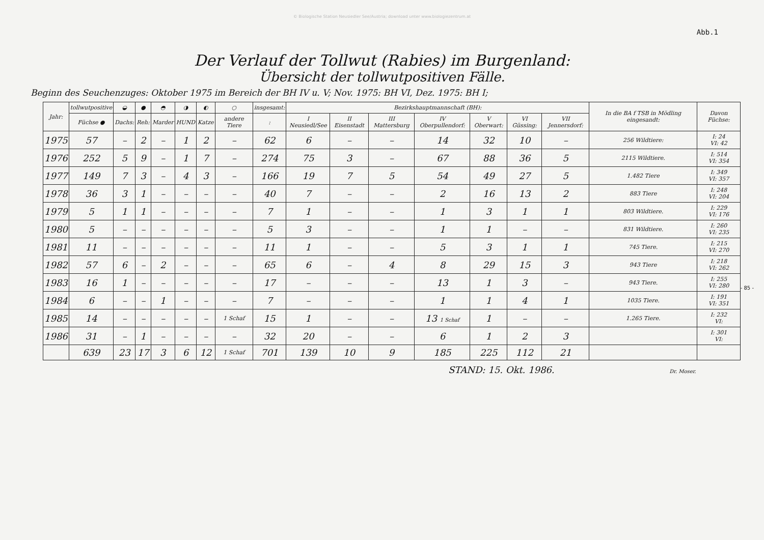© Biologische Station Neusiedler See/Austria; download unter www.biologiezentrum.at
Abb.1
Der Verlauf der Tollwut (Rabies) im Burgenland:
Übersicht der tollwutpositiven Fälle.
Beginn des Seuchenzuges: Oktober 1975 im Bereich der BH IV u. V; Nov. 1975: BH VI, Dez. 1975: BH I;
| Jahr: | tollwutpositive | ◒ | ● | ◓ | ◑ | ◐ | ○ | insgesamt: | Bezirkshauptmannschaft (BH): | | | | | | | In die BA f TSB in Mödling eingesandt: | Davon Füchse: |
| --- | --- | --- | --- | --- | --- | --- | --- | --- | --- | --- | --- | --- | --- | --- | --- | --- | --- |
| | Füchse ● | Dachs: | Reh: | Marder | HUND | Katze | andere Tiere | : | I Neusiedl/See | II Eisenstadt | III Mattersburg | IV Oberpullendorf: | V Oberwart: | VI Güssing: | VII Jennersdorf: | | |
| 1975 | 57 | – | 2 | – | 1 | 2 | – | 62 | 6 | – | – | 14 | 32 | 10 | – | 256 Wildtiere: | I: 24 VI: 42 |
| 1976 | 252 | 5 | 9 | – | 1 | 7 | – | 274 | 75 | 3 | – | 67 | 88 | 36 | 5 | 2115 Wildtiere. | I: 514 VI: 354 |
| 1977 | 149 | 7 | 3 | – | 4 | 3 | – | 166 | 19 | 7 | 5 | 54 | 49 | 27 | 5 | 1.482 Tiere | I: 349 VI: 357 |
| 1978 | 36 | 3 | 1 | – | – | – | – | 40 | 7 | – | – | 2 | 16 | 13 | 2 | 883 Tiere | I: 248 VI: 204 |
| 1979 | 5 | 1 | 1 | – | – | – | – | 7 | 1 | – | – | 1 | 3 | 1 | 1 | 803 Wildtiere. | I: 229 VI: 176 |
| 1980 | 5 | – | – | – | – | – | – | 5 | 3 | – | – | 1 | 1 | – | – | 831 Wildtiere. | I: 260 VI: 235 |
| 1981 | 11 | – | – | – | – | – | – | 11 | 1 | – | – | 5 | 3 | 1 | 1 | 745 Tiere. | I: 215 VI: 270 |
| 1982 | 57 | 6 | – | 2 | – | – | – | 65 | 6 | – | 4 | 8 | 29 | 15 | 3 | 943 Tiere | I: 218 VI: 262 |
| 1983 | 16 | 1 | – | – | – | – | – | 17 | – | – | – | 13 | 1 | 3 | – | 943 Tiere. | I: 255 VI: 280 |
| 1984 | 6 | – | – | 1 | – | – | – | 7 | – | – | – | 1 | 1 | 4 | 1 | 1035 Tiere. | I: 191 VI: 351 |
| 1985 | 14 | – | – | – | – | – | 1 Schaf | 15 | 1 | – | – | 13 1 Schaf | 1 | – | – | 1.265 Tiere. | I: 232 VI: |
| 1986 | 31 | – | 1 | – | – | – | – | 32 | 20 | – | – | 6 | 1 | 2 | 3 | | I: 301 VI: |
| | 639 | 23 | 17 | 3 | 6 | 12 | 1 Schaf | 701 | 139 | 10 | 9 | 185 | 225 | 112 | 21 | | |
STAND: 15. Okt. 1986. Dr. Moser.
- 85 -